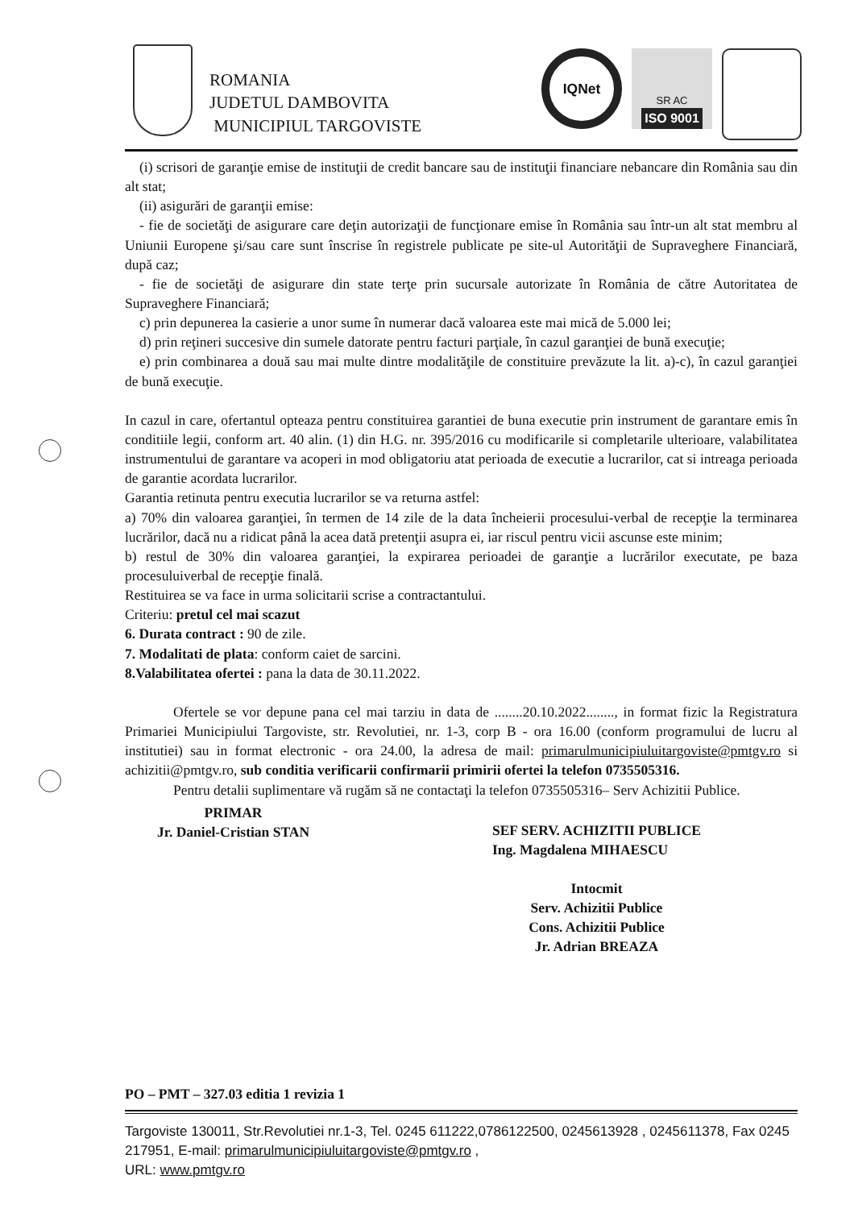ROMANIA
JUDETUL DAMBOVITA
MUNICIPIUL TARGOVISTE
IQNet
SR AC
ISO 9001
(i) scrisori de garanţie emise de instituţii de credit bancare sau de instituţii financiare nebancare din România sau din alt stat;
(ii) asigurări de garanţii emise:
- fie de societăţi de asigurare care deţin autorizaţii de funcţionare emise în România sau într-un alt stat membru al Uniunii Europene şi/sau care sunt înscrise în registrele publicate pe site-ul Autorităţii de Supraveghere Financiară, după caz;
- fie de societăţi de asigurare din state terţe prin sucursale autorizate în România de către Autoritatea de Supraveghere Financiară;
c) prin depunerea la casierie a unor sume în numerar dacă valoarea este mai mică de 5.000 lei;
d) prin reţineri succesive din sumele datorate pentru facturi parţiale, în cazul garanţiei de bună execuţie;
e) prin combinarea a două sau mai multe dintre modalităţile de constituire prevăzute la lit. a)-c), în cazul garanţiei de bună execuţie.
In cazul in care, ofertantul opteaza pentru constituirea garantiei de buna executie prin instrument de garantare emis în conditiile legii, conform art. 40 alin. (1) din H.G. nr. 395/2016 cu modificarile si completarile ulterioare, valabilitatea instrumentului de garantare va acoperi in mod obligatoriu atat perioada de executie a lucrarilor, cat si intreaga perioada de garantie acordata lucrarilor.
Garantia retinuta pentru executia lucrarilor se va returna astfel:
a) 70% din valoarea garanţiei, în termen de 14 zile de la data încheierii procesului-verbal de recepţie la terminarea lucrărilor, dacă nu a ridicat până la acea dată pretenţii asupra ei, iar riscul pentru vicii ascunse este minim;
b) restul de 30% din valoarea garanţiei, la expirarea perioadei de garanţie a lucrărilor executate, pe baza procesuluiverbal de recepţie finală.
Restituirea se va face in urma solicitarii scrise a contractantului.
Criteriu: pretul cel mai scazut
6. Durata contract : 90 de zile.
7. Modalitati de plata: conform caiet de sarcini.
8.Valabilitatea ofertei : pana la data de 30.11.2022.
Ofertele se vor depune pana cel mai tarziu in data de ........20.10.2022........, in format fizic la Registratura Primariei Municipiului Targoviste, str. Revolutiei, nr. 1-3, corp B - ora 16.00 (conform programului de lucru al institutiei) sau in format electronic - ora 24.00, la adresa de mail: primarulmunicipiuluitargoviste@pmtgv.ro si achizitii@pmtgv.ro, sub conditia verificarii confirmarii primirii ofertei la telefon 0735505316.
Pentru detalii suplimentare vă rugăm să ne contactaţi la telefon 0735505316– Serv Achizitii Publice.
PRIMAR
Jr. Daniel-Cristian STAN
SEF SERV. ACHIZITII PUBLICE
Ing. Magdalena MIHAESCU
Intocmit
Serv. Achizitii Publice
Cons. Achizitii Publice
Jr. Adrian BREAZA
PO – PMT – 327.03 editia 1 revizia 1
Targoviste 130011, Str.Revolutiei nr.1-3, Tel. 0245 611222,0786122500, 0245613928 , 0245611378, Fax 0245 217951, E-mail: primarulmunicipiuluitargoviste@pmtgv.ro ,
URL: www.pmtgv.ro